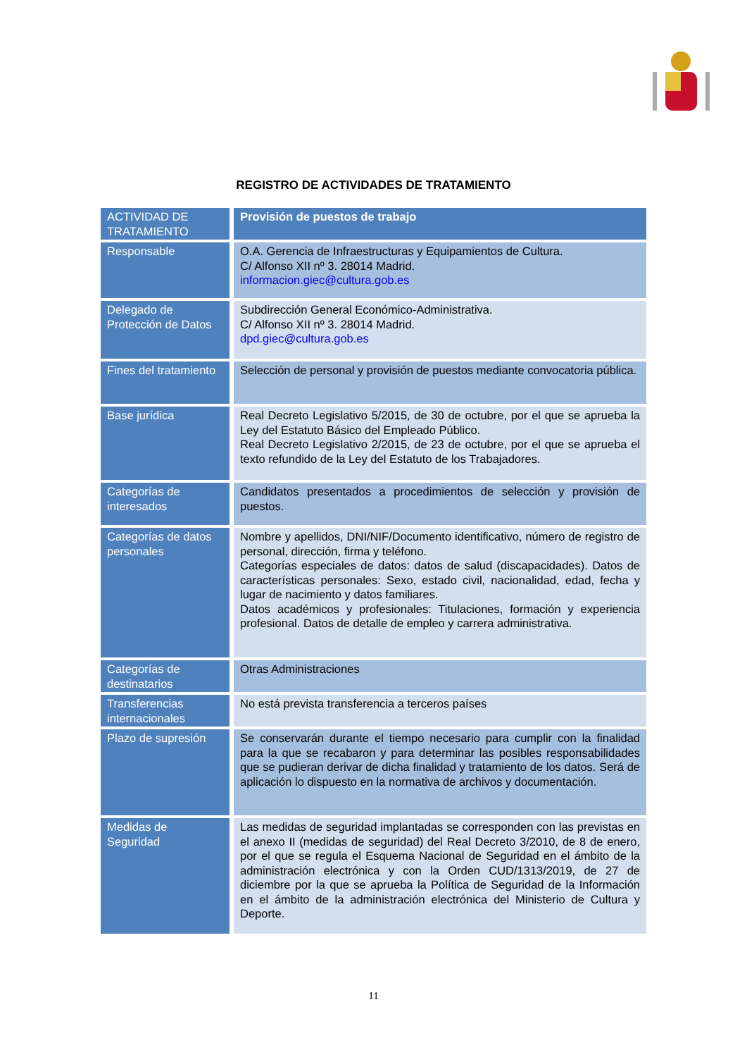REGISTRO DE ACTIVIDADES DE TRATAMIENTO
| ACTIVIDAD DE TRATAMIENTO | Provisión de puestos de trabajo |
| Responsable | O.A. Gerencia de Infraestructuras y Equipamientos de Cultura. C/ Alfonso XII nº 3. 28014 Madrid. informacion.giec@cultura.gob.es |
| Delegado de Protección de Datos | Subdirección General Económico-Administrativa. C/ Alfonso XII nº 3. 28014 Madrid. dpd.giec@cultura.gob.es |
| Fines del tratamiento | Selección de personal y provisión de puestos mediante convocatoria pública. |
| Base jurídica | Real Decreto Legislativo 5/2015, de 30 de octubre, por el que se aprueba la Ley del Estatuto Básico del Empleado Público. Real Decreto Legislativo 2/2015, de 23 de octubre, por el que se aprueba el texto refundido de la Ley del Estatuto de los Trabajadores. |
| Categorías de interesados | Candidatos presentados a procedimientos de selección y provisión de puestos. |
| Categorías de datos personales | Nombre y apellidos, DNI/NIF/Documento identificativo, número de registro de personal, dirección, firma y teléfono. Categorías especiales de datos: datos de salud (discapacidades). Datos de características personales: Sexo, estado civil, nacionalidad, edad, fecha y lugar de nacimiento y datos familiares. Datos académicos y profesionales: Titulaciones, formación y experiencia profesional. Datos de detalle de empleo y carrera administrativa. |
| Categorías de destinatarios | Otras Administraciones |
| Transferencias internacionales | No está prevista transferencia a terceros países |
| Plazo de supresión | Se conservarán durante el tiempo necesario para cumplir con la finalidad para la que se recabaron y para determinar las posibles responsabilidades que se pudieran derivar de dicha finalidad y tratamiento de los datos. Será de aplicación lo dispuesto en la normativa de archivos y documentación. |
| Medidas de Seguridad | Las medidas de seguridad implantadas se corresponden con las previstas en el anexo II (medidas de seguridad) del Real Decreto 3/2010, de 8 de enero, por el que se regula el Esquema Nacional de Seguridad en el ámbito de la administración electrónica y con la Orden CUD/1313/2019, de 27 de diciembre por la que se aprueba la Política de Seguridad de la Información en el ámbito de la administración electrónica del Ministerio de Cultura y Deporte. |
11